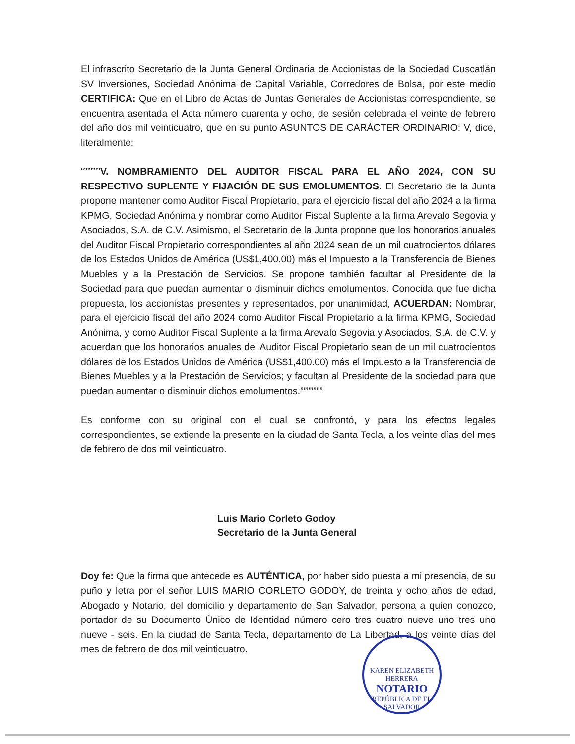El infrascrito Secretario de la Junta General Ordinaria de Accionistas de la Sociedad Cuscatlán SV Inversiones, Sociedad Anónima de Capital Variable, Corredores de Bolsa, por este medio CERTIFICA: Que en el Libro de Actas de Juntas Generales de Accionistas correspondiente, se encuentra asentada el Acta número cuarenta y ocho, de sesión celebrada el veinte de febrero del año dos mil veinticuatro, que en su punto ASUNTOS DE CARÁCTER ORDINARIO: V, dice, literalmente:
“”””””V. NOMBRAMIENTO DEL AUDITOR FISCAL PARA EL AÑO 2024, CON SU RESPECTIVO SUPLENTE Y FIJACIÓN DE SUS EMOLUMENTOS. El Secretario de la Junta propone mantener como Auditor Fiscal Propietario, para el ejercicio fiscal del año 2024 a la firma KPMG, Sociedad Anónima y nombrar como Auditor Fiscal Suplente a la firma Arevalo Segovia y Asociados, S.A. de C.V. Asimismo, el Secretario de la Junta propone que los honorarios anuales del Auditor Fiscal Propietario correspondientes al año 2024 sean de un mil cuatrocientos dólares de los Estados Unidos de América (US$1,400.00) más el Impuesto a la Transferencia de Bienes Muebles y a la Prestación de Servicios. Se propone también facultar al Presidente de la Sociedad para que puedan aumentar o disminuir dichos emolumentos. Conocida que fue dicha propuesta, los accionistas presentes y representados, por unanimidad, ACUERDAN: Nombrar, para el ejercicio fiscal del año 2024 como Auditor Fiscal Propietario a la firma KPMG, Sociedad Anónima, y como Auditor Fiscal Suplente a la firma Arevalo Segovia y Asociados, S.A. de C.V. y acuerdan que los honorarios anuales del Auditor Fiscal Propietario sean de un mil cuatrocientos dólares de los Estados Unidos de América (US$1,400.00) más el Impuesto a la Transferencia de Bienes Muebles y a la Prestación de Servicios; y facultan al Presidente de la sociedad para que puedan aumentar o disminuir dichos emolumentos.”””””””
Es conforme con su original con el cual se confrontó, y para los efectos legales correspondientes, se extiende la presente en la ciudad de Santa Tecla, a los veinte días del mes de febrero de dos mil veinticuatro.
Luis Mario Corleto Godoy
Secretario de la Junta General
Doy fe: Que la firma que antecede es AUTÉNTICA, por haber sido puesta a mi presencia, de su puño y letra por el señor LUIS MARIO CORLETO GODOY, de treinta y ocho años de edad, Abogado y Notario, del domicilio y departamento de San Salvador, persona a quien conozco, portador de su Documento Único de Identidad número cero tres cuatro nueve uno tres uno nueve - seis. En la ciudad de Santa Tecla, departamento de La Libertad, a los veinte días del mes de febrero de dos mil veinticuatro.
KAREN ELIZABETH HERRERA
NOTARIO
REPÚBLICA DE EL SALVADOR